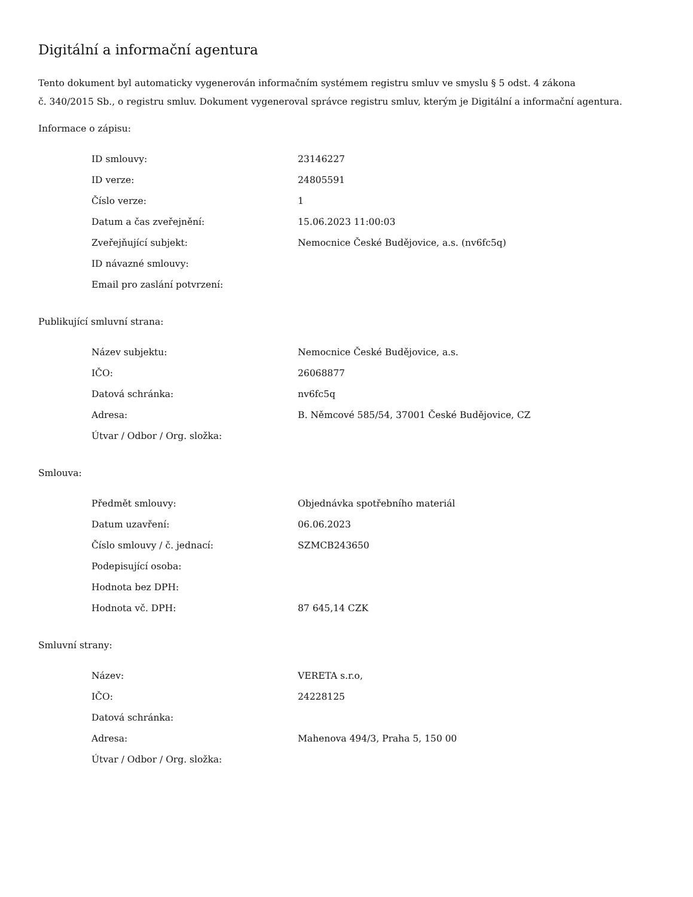Digitální a informační agentura
Tento dokument byl automaticky vygenerován informačním systémem registru smluv ve smyslu § 5 odst. 4 zákona
č. 340/2015 Sb., o registru smluv. Dokument vygeneroval správce registru smluv, kterým je Digitální a informační agentura.
Informace o zápisu:
| ID smlouvy: | 23146227 |
| ID verze: | 24805591 |
| Číslo verze: | 1 |
| Datum a čas zveřejnění: | 15.06.2023 11:00:03 |
| Zveřejňující subjekt: | Nemocnice České Budějovice, a.s. (nv6fc5q) |
| ID návazné smlouvy: | |
| Email pro zaslání potvrzení: | |
Publikující smluvní strana:
| Název subjektu: | Nemocnice České Budějovice, a.s. |
| IČO: | 26068877 |
| Datová schránka: | nv6fc5q |
| Adresa: | B. Němcové 585/54, 37001 České Budějovice, CZ |
| Útvar / Odbor / Org. složka: | |
Smlouva:
| Předmět smlouvy: | Objednávka spotřebního materiál |
| Datum uzavření: | 06.06.2023 |
| Číslo smlouvy / č. jednací: | SZMCB243650 |
| Podepisující osoba: | |
| Hodnota bez DPH: | |
| Hodnota vč. DPH: | 87 645,14 CZK |
Smluvní strany:
| Název: | VERETA s.r.o, |
| IČO: | 24228125 |
| Datová schránka: | |
| Adresa: | Mahenova 494/3, Praha 5, 150 00 |
| Útvar / Odbor / Org. složka: | |